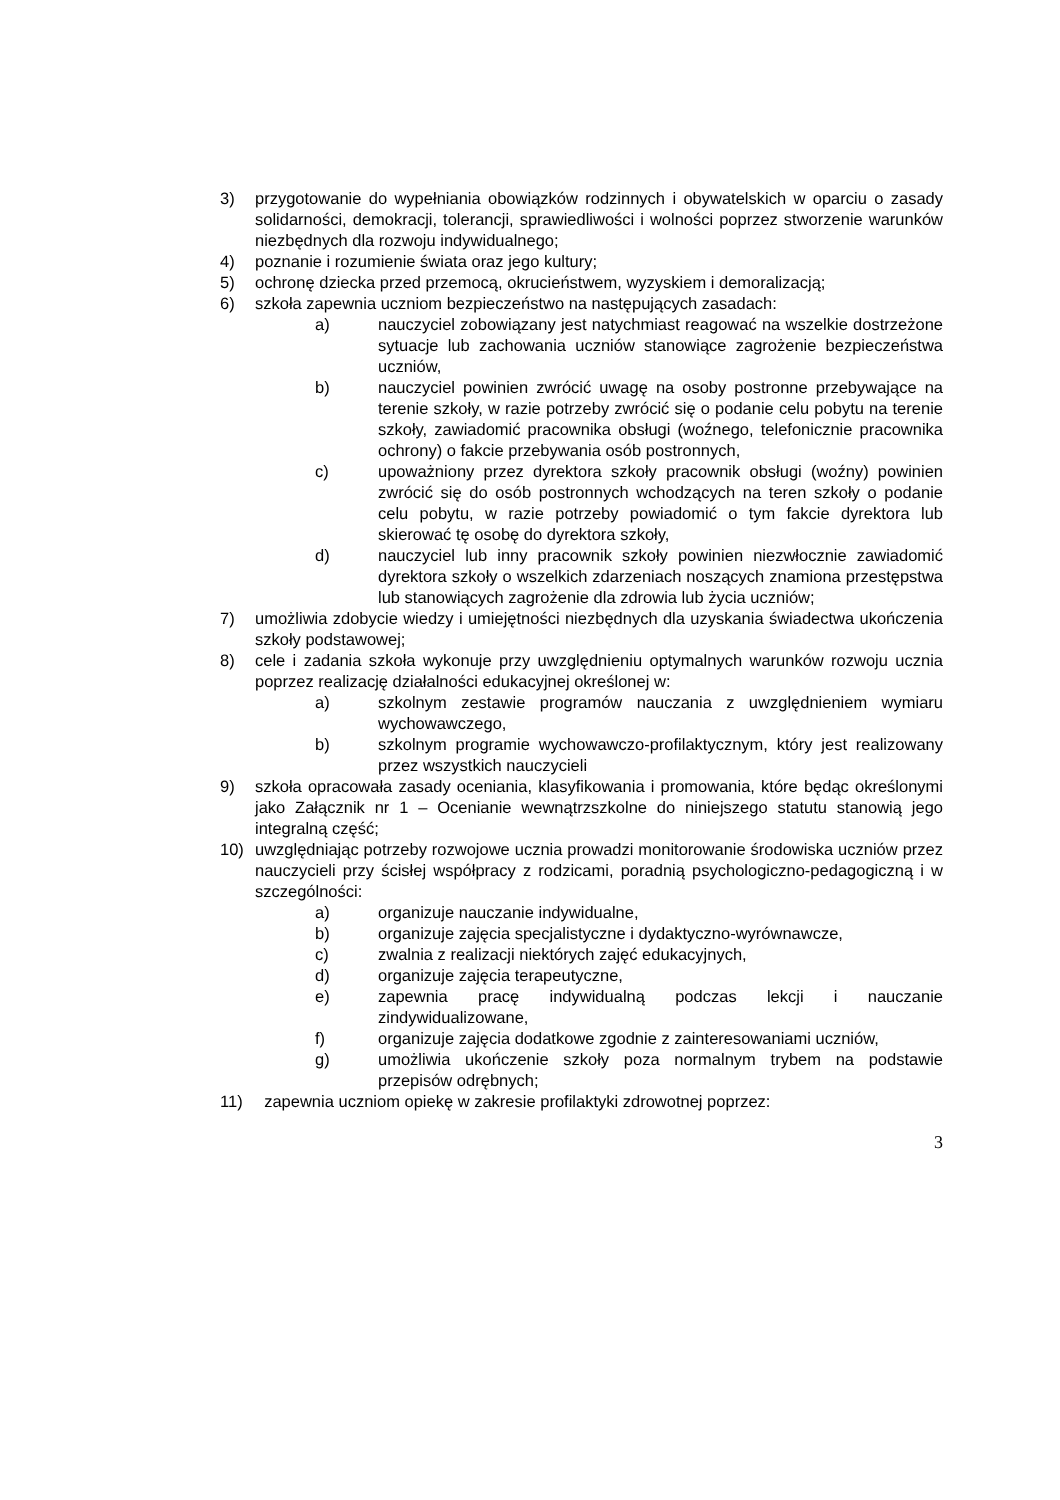3) przygotowanie do wypełniania obowiązków rodzinnych i obywatelskich w oparciu o zasady solidarności, demokracji, tolerancji, sprawiedliwości i wolności poprzez stworzenie warunków niezbędnych dla rozwoju indywidualnego;
4) poznanie i rozumienie świata oraz jego kultury;
5) ochronę dziecka przed przemocą, okrucieństwem, wyzyskiem i demoralizacją;
6) szkoła zapewnia uczniom bezpieczeństwo na następujących zasadach:
a) nauczyciel zobowiązany jest natychmiast reagować na wszelkie dostrzeżone sytuacje lub zachowania uczniów stanowiące zagrożenie bezpieczeństwa uczniów,
b) nauczyciel powinien zwrócić uwagę na osoby postronne przebywające na terenie szkoły, w razie potrzeby zwrócić się o podanie celu pobytu na terenie szkoły, zawiadomić pracownika obsługi (woźnego, telefonicznie pracownika ochrony) o fakcie przebywania osób postronnych,
c) upoważniony przez dyrektora szkoły pracownik obsługi (woźny) powinien zwrócić się do osób postronnych wchodzących na teren szkoły o podanie celu pobytu, w razie potrzeby powiadomić o tym fakcie dyrektora lub skierować tę osobę do dyrektora szkoły,
d) nauczyciel lub inny pracownik szkoły powinien niezwłocznie zawiadomić dyrektora szkoły o wszelkich zdarzeniach noszących znamiona przestępstwa lub stanowiących zagrożenie dla zdrowia lub życia uczniów;
7) umożliwia zdobycie wiedzy i umiejętności niezbędnych dla uzyskania świadectwa ukończenia szkoły podstawowej;
8) cele i zadania szkoła wykonuje przy uwzględnieniu optymalnych warunków rozwoju ucznia poprzez realizację działalności edukacyjnej określonej w:
a) szkolnym zestawie programów nauczania z uwzględnieniem wymiaru wychowawczego,
b) szkolnym programie wychowawczo-profilaktycznym, który jest realizowany przez wszystkich nauczycieli
9) szkoła opracowała zasady oceniania, klasyfikowania i promowania, które będąc określonymi jako Załącznik nr 1 – Ocenianie wewnątrzszkolne do niniejszego statutu stanowią jego integralną część;
10) uwzględniając potrzeby rozwojowe ucznia prowadzi monitorowanie środowiska uczniów przez nauczycieli przy ścisłej współpracy z rodzicami, poradnią psychologiczno-pedagogiczną i w szczególności:
a) organizuje nauczanie indywidualne,
b) organizuje zajęcia specjalistyczne i dydaktyczno-wyrównawcze,
c) zwalnia z realizacji niektórych zajęć edukacyjnych,
d) organizuje zajęcia terapeutyczne,
e) zapewnia pracę indywidualną podczas lekcji i nauczanie zindywidualizowane,
f) organizuje zajęcia dodatkowe zgodnie z zainteresowaniami uczniów,
g) umożliwia ukończenie szkoły poza normalnym trybem na podstawie przepisów odrębnych;
11) zapewnia uczniom opiekę w zakresie profilaktyki zdrowotnej poprzez:
3